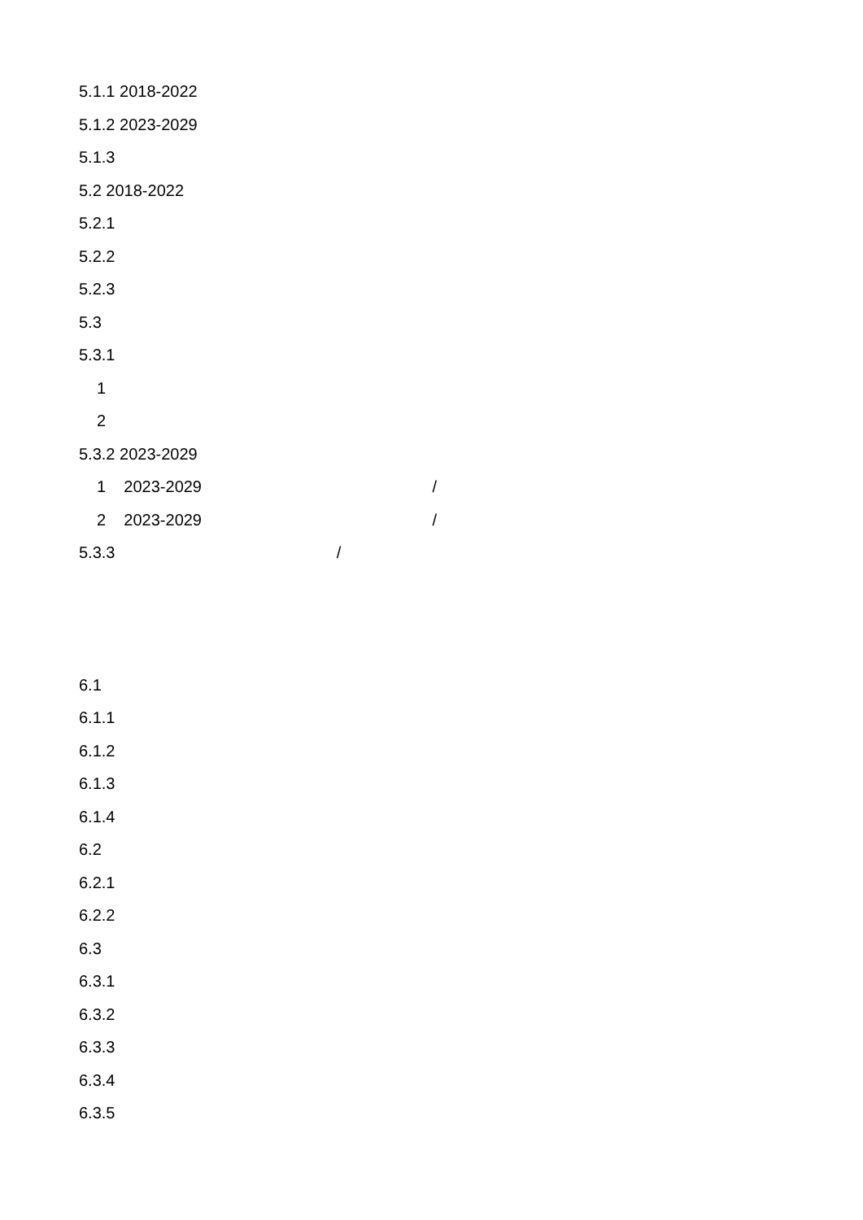5.1.1 2018-2022
5.1.2 2023-2029
5.1.3
5.2 2018-2022
5.2.1
5.2.2
5.2.3
5.3
5.3.1
1
2
5.3.2 2023-2029
1 2023-2029 /
2 2023-2029 /
5.3.3 /
6.1
6.1.1
6.1.2
6.1.3
6.1.4
6.2
6.2.1
6.2.2
6.3
6.3.1
6.3.2
6.3.3
6.3.4
6.3.5